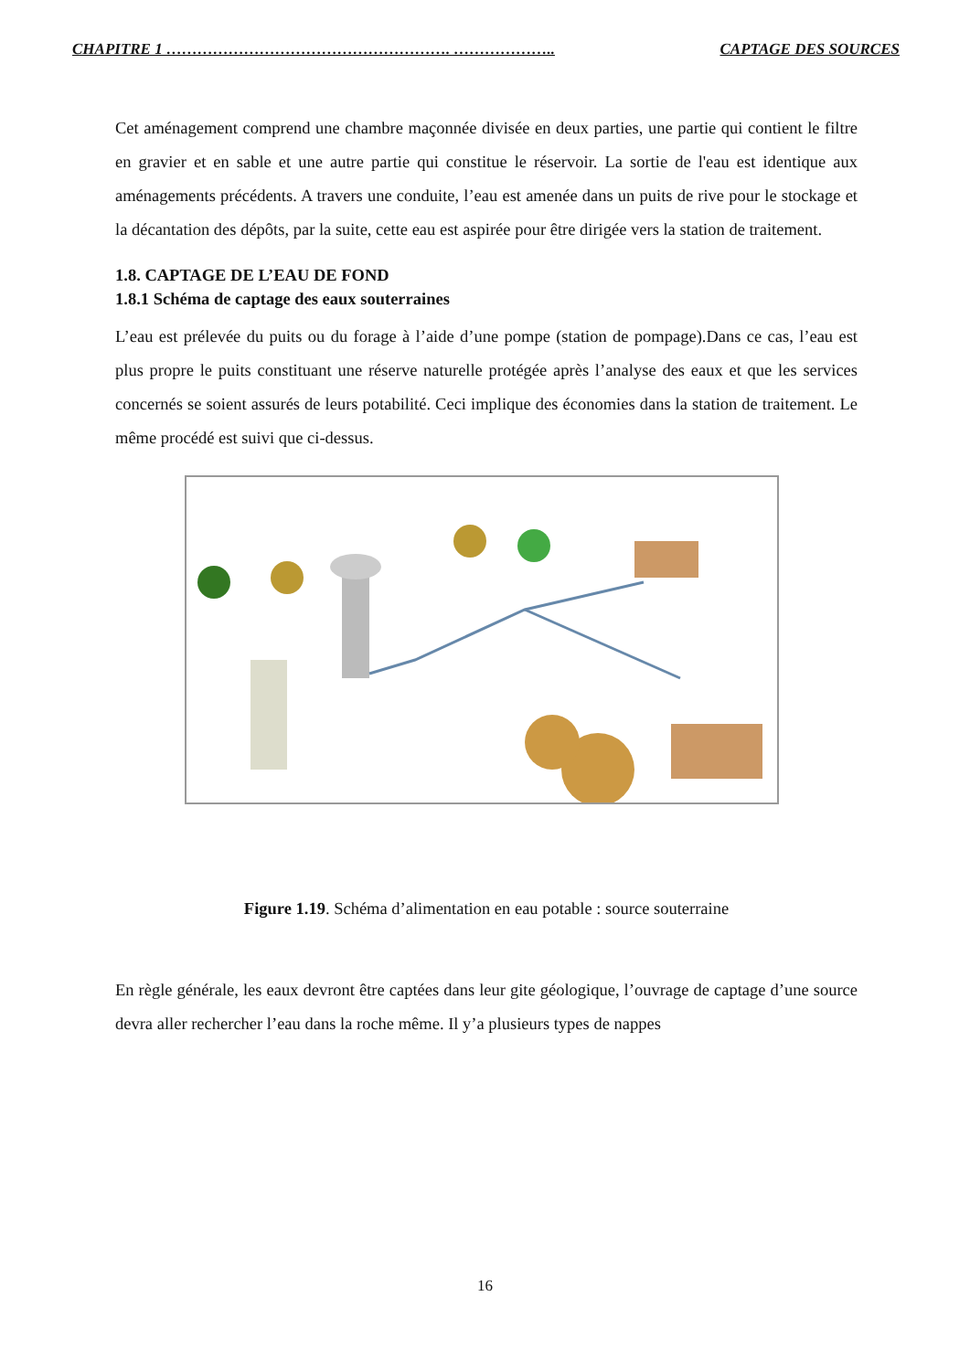CHAPITRE 1 ………………………………………………. ……………….. CAPTAGE DES SOURCES
Cet aménagement comprend une chambre maçonnée divisée en deux parties, une partie qui contient le filtre en gravier et en sable et une autre partie qui constitue le réservoir. La sortie de l'eau est identique aux aménagements précédents. A travers une conduite, l’eau est amenée dans un puits de rive pour le stockage et la décantation des dépôts, par la suite, cette eau est aspirée pour être dirigée vers la station de traitement.
1.8. CAPTAGE DE L’EAU DE FOND
1.8.1 Schéma de captage des eaux souterraines
L’eau est prélevée du puits ou du forage à l’aide d’une pompe (station de pompage).Dans ce cas, l’eau est plus propre le puits constituant une réserve naturelle protégée après l’analyse des eaux et que les services concernés se soient assurés de leurs potabilité. Ceci implique des économies dans la station de traitement. Le même procédé est suivi que ci-dessus.
Figure 1.19. Schéma d’alimentation en eau potable : source souterraine
En règle générale, les eaux devront être captées dans leur gite géologique, l’ouvrage de captage d’une source devra aller rechercher l’eau dans la roche même. Il y’a plusieurs types de nappes
16